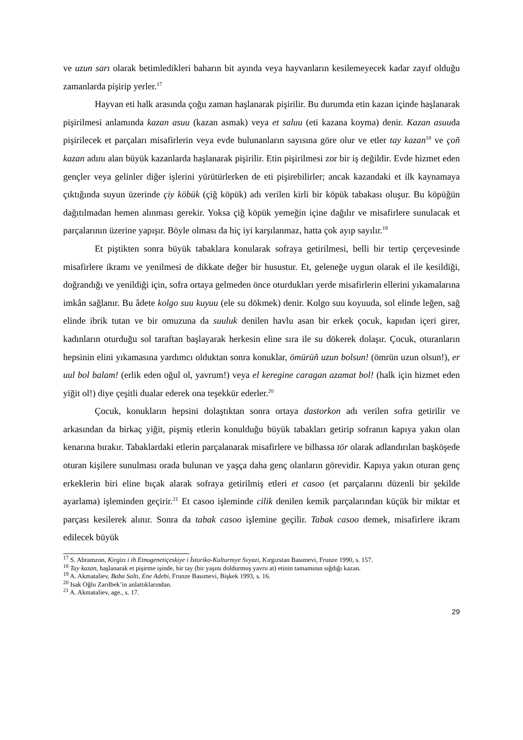ve uzun sarı olarak betimledikleri baharın bit ayında veya hayvanların kesilemeyecek kadar zayıf olduğu zamanlarda pişirip yerler.<sup>17</sup>
Hayvan eti halk arasında çoğu zaman haşlanarak pişirilir. Bu durumda etin kazan içinde haşlanarak pişirilmesi anlamında kazan asuu (kazan asmak) veya et saluu (eti kazana koyma) denir. Kazan asuuda pişirilecek et parçaları misafirlerin veya evde bulunanların sayısına göre olur ve etler tay kazan<sup>18</sup> ve çoñ kazan adını alan büyük kazanlarda haşlanarak pişirilir. Etin pişirilmesi zor bir iş değildir. Evde hizmet eden gençler veya gelinler diğer işlerini yürütürlerken de eti pişirebilirler; ancak kazandaki et ilk kaynamaya çıktığında suyun üzerinde çiy köbük (çiğ köpük) adı verilen kirli bir köpük tabakası oluşur. Bu köpüğün dağıtılmadan hemen alınması gerekir. Yoksa çiğ köpük yemeğin içine dağılır ve misafirlere sunulacak et parçalarının üzerine yapışır. Böyle olması da hiç iyi karşılanmaz, hatta çok ayıp sayılır.<sup>19</sup>
Et piştikten sonra büyük tabaklara konularak sofraya getirilmesi, belli bir tertip çerçevesinde misafirlere ikramı ve yenilmesi de dikkate değer bir husustur. Et, geleneğe uygun olarak el ile kesildiği, doğrandığı ve yenildiği için, sofra ortaya gelmeden önce oturdukları yerde misafirlerin ellerini yıkamalarına imkân sağlanır. Bu âdete kolgo suu kuyuu (ele su dökmek) denir. Kolgo suu koyuuda, sol elinde leğen, sağ elinde ibrik tutan ve bir omuzuna da suuluk denilen havlu asan bir erkek çocuk, kapıdan içeri girer, kadınların oturduğu sol taraftan başlayarak herkesin eline sıra ile su dökerek dolaşır. Çocuk, oturanların hepsinin elini yıkamasına yardımcı olduktan sonra konuklar, ömürüñ uzun bolsun! (ömrün uzun olsun!), er uul bol balam! (erlik eden oğul ol, yavrum!) veya el keregine caragan azamat bol! (halk için hizmet eden yiğit ol!) diye çeşitli dualar ederek ona teşekkür ederler.<sup>20</sup>
Çocuk, konukların hepsini dolaştıktan sonra ortaya dastorkon adı verilen sofra getirilir ve arkasından da birkaç yiğit, pişmiş etlerin konulduğu büyük tabakları getirip sofranın kapıya yakın olan kenarına bırakır. Tabaklardaki etlerin parçalanarak misafirlere ve bilhassa tör olarak adlandırılan başköşede oturan kişilere sunulması orada bulunan ve yaşça daha genç olanların görevidir. Kapıya yakın oturan genç erkeklerin biri eline bıçak alarak sofraya getirilmiş etleri et casoo (et parçalarını düzenli bir şekilde ayarlama) işleminden geçirir.<sup>21</sup> Et casoo işleminde cilik denilen kemik parçalarından küçük bir miktar et parçası kesilerek alınır. Sonra da tabak casoo işlemine geçilir. Tabak casoo demek, misafirlere ikram edilecek büyük
<sup>17</sup> S. Abramzon, Kirgizı i ih Etnogenetiçeskiye i İstoriko-Kulturnıye Svyazi, Kırgızstan Basımevi, Frunze 1990, s. 157.
<sup>18</sup> Tay kazan, haşlanarak et pişirme işinde, bir tay (bir yaşını doldurmuş yavru at) etinin tamamının sığdığı kazan.
<sup>19</sup> A. Akmataliev, Baba Saltı, Ene Adebi, Frunze Basımevi, Bişkek 1993, s. 16.
<sup>20</sup> Isak Oğlu Zarılbek’in anlattıklarından.
<sup>21</sup> A. Akmataliev, age., s. 17.
29